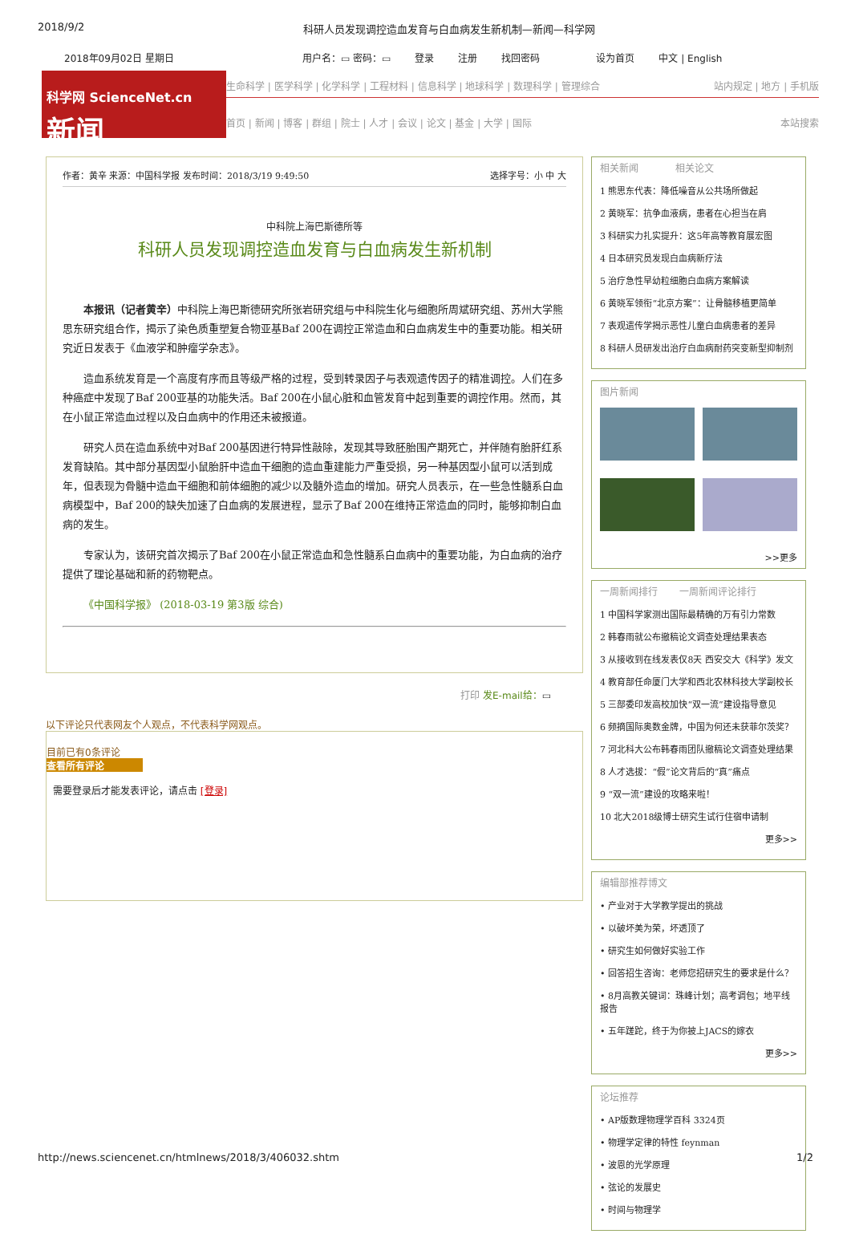2018/9/2 科研人员发现调控造血发育与白血病发生新机制—新闻—科学网
2018年09月02日 星期日 用户名：▭ 密码：▭ 登录 注册 找回密码 设为首页 中文 | English
科学网 ScienceNet.cn
新闻
生命科学 | 医学科学 | 化学科学 | 工程材料 | 信息科学 | 地球科学 | 数理科学 | 管理综合 站内规定 | 地方 | 手机版
首页 | 新闻 | 博客 | 群组 | 院士 | 人才 | 会议 | 论文 | 基金 | 大学 | 国际 本站搜索
作者：黄辛 来源：中国科学报 发布时间：2018/3/19 9:49:50 选择字号：小 中 大
中科院上海巴斯德所等
科研人员发现调控造血发育与白血病发生新机制
本报讯（记者黄辛）中科院上海巴斯德研究所张岩研究组与中科院生化与细胞所周斌研究组、苏州大学熊思东研究组合作，揭示了染色质重塑复合物亚基Baf 200在调控正常造血和白血病发生中的重要功能。相关研究近日发表于《血液学和肿瘤学杂志》。
造血系统发育是一个高度有序而且等级严格的过程，受到转录因子与表观遗传因子的精准调控。人们在多种癌症中发现了Baf 200亚基的功能失活。Baf 200在小鼠心脏和血管发育中起到重要的调控作用。然而，其在小鼠正常造血过程以及白血病中的作用还未被报道。
研究人员在造血系统中对Baf 200基因进行特异性敲除，发现其导致胚胎围产期死亡，并伴随有胎肝红系发育缺陷。其中部分基因型小鼠胎肝中造血干细胞的造血重建能力严重受损，另一种基因型小鼠可以活到成年，但表现为骨髓中造血干细胞和前体细胞的减少以及髓外造血的增加。研究人员表示，在一些急性髓系白血病模型中，Baf 200的缺失加速了白血病的发展进程，显示了Baf 200在维持正常造血的同时，能够抑制白血病的发生。
专家认为，该研究首次揭示了Baf 200在小鼠正常造血和急性髓系白血病中的重要功能，为白血病的治疗提供了理论基础和新的药物靶点。
《中国科学报》 (2018-03-19 第3版 综合)
打印 发E-mail给：▭
以下评论只代表网友个人观点，不代表科学网观点。
目前已有0条评论
查看所有评论
需要登录后才能发表评论，请点击 [登录]
相关新闻 相关论文
1 熊思东代表：降低噪音从公共场所做起
2 黄晓军：抗争血液病，患者在心担当在肩
3 科研实力扎实提升：这5年高等教育展宏图
4 日本研究员发现白血病新疗法
5 治疗急性早幼粒细胞白血病方案解读
6 黄晓军领衔“北京方案”：让骨髓移植更简单
7 表观遗传学揭示恶性儿童白血病患者的差异
8 科研人员研发出治疗白血病耐药突变新型抑制剂
图片新闻
>>更多
一周新闻排行 一周新闻评论排行
1 中国科学家测出国际最精确的万有引力常数
2 韩春雨就公布撤稿论文调查处理结果表态
3 从接收到在线发表仅8天 西安交大《科学》发文
4 教育部任命厦门大学和西北农林科技大学副校长
5 三部委印发高校加快“双一流”建设指导意见
6 频摘国际奥数金牌，中国为何还未获菲尔茨奖？
7 河北科大公布韩春雨团队撤稿论文调查处理结果
8 人才选拔：“假”论文背后的“真”痛点
9 “双一流”建设的攻略来啦！
10 北大2018级博士研究生试行住宿申请制
更多>>
编辑部推荐博文
• 产业对于大学教学提出的挑战
• 以破坏美为荣，坏透顶了
• 研究生如何做好实验工作
• 回答招生咨询：老师您招研究生的要求是什么？
• 8月高教关键词：珠峰计划；高考调包；地平线报告
• 五年蹉跎，终于为你披上JACS的嫁衣
更多>>
论坛推荐
• AP版数理物理学百科 3324页
• 物理学定律的特性 feynman
• 波恩的光学原理
• 弦论的发展史
• 时间与物理学
http://news.sciencenet.cn/htmlnews/2018/3/406032.shtm 1/2